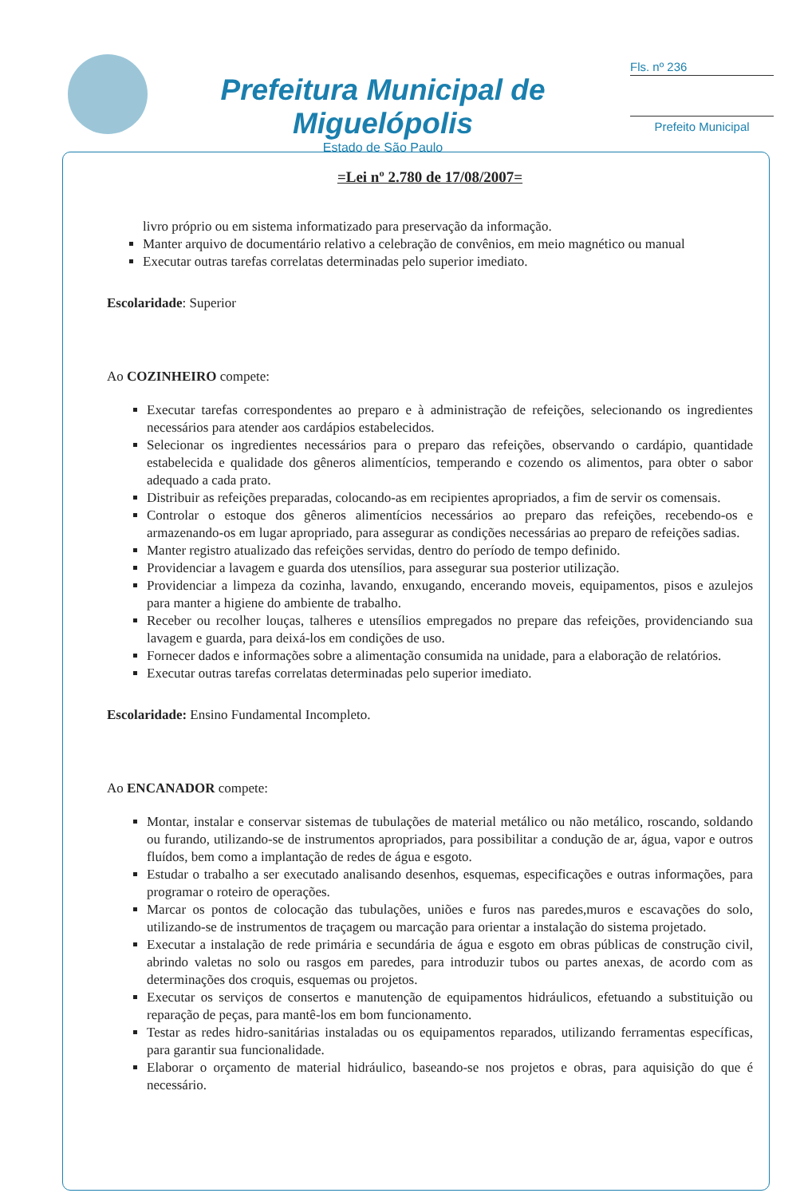Prefeitura Municipal de Miguelópolis
Estado de São Paulo
Fls. nº 236
Prefeito Municipal
=Lei nº 2.780 de 17/08/2007=
livro próprio ou em sistema informatizado para preservação da informação.
Manter arquivo de documentário relativo a celebração de convênios, em meio magnético ou manual
Executar outras tarefas correlatas determinadas pelo superior imediato.
Escolaridade: Superior
Ao COZINHEIRO compete:
Executar tarefas correspondentes ao preparo e à administração de refeições, selecionando os ingredientes necessários para atender aos cardápios estabelecidos.
Selecionar os ingredientes necessários para o preparo das refeições, observando o cardápio, quantidade estabelecida e qualidade dos gêneros alimentícios, temperando e cozendo os alimentos, para obter o sabor adequado a cada prato.
Distribuir as refeições preparadas, colocando-as em recipientes apropriados, a fim de servir os comensais.
Controlar o estoque dos gêneros alimentícios necessários ao preparo das refeições, recebendo-os e armazenando-os em lugar apropriado, para assegurar as condições necessárias ao preparo de refeições sadias.
Manter registro atualizado das refeições servidas, dentro do período de tempo definido.
Providenciar a lavagem e guarda dos utensílios, para assegurar sua posterior utilização.
Providenciar a limpeza da cozinha, lavando, enxugando, encerando moveis, equipamentos, pisos e azulejos para manter a higiene do ambiente de trabalho.
Receber ou recolher louças, talheres e utensílios empregados no prepare das refeições, providenciando sua lavagem e guarda, para deixá-los em condições de uso.
Fornecer dados e informações sobre a alimentação consumida na unidade, para a elaboração de relatórios.
Executar outras tarefas correlatas determinadas pelo superior imediato.
Escolaridade: Ensino Fundamental Incompleto.
Ao ENCANADOR compete:
Montar, instalar e conservar sistemas de tubulações de material metálico ou não metálico, roscando, soldando ou furando, utilizando-se de instrumentos apropriados, para possibilitar a condução de ar, água, vapor e outros fluídos, bem como a implantação de redes de água e esgoto.
Estudar o trabalho a ser executado analisando desenhos, esquemas, especificações e outras informações, para programar o roteiro de operações.
Marcar os pontos de colocação das tubulações, uniões e furos nas paredes,muros e escavações do solo, utilizando-se de instrumentos de traçagem ou marcação para orientar a instalação do sistema projetado.
Executar a instalação de rede primária e secundária de água e esgoto em obras públicas de construção civil, abrindo valetas no solo ou rasgos em paredes, para introduzir tubos ou partes anexas, de acordo com as determinações dos croquis, esquemas ou projetos.
Executar os serviços de consertos e manutenção de equipamentos hidráulicos, efetuando a substituição ou reparação de peças, para mantê-los em bom funcionamento.
Testar as redes hidro-sanitárias instaladas ou os equipamentos reparados, utilizando ferramentas específicas, para garantir sua funcionalidade.
Elaborar o orçamento de material hidráulico, baseando-se nos projetos e obras, para aquisição do que é necessário.